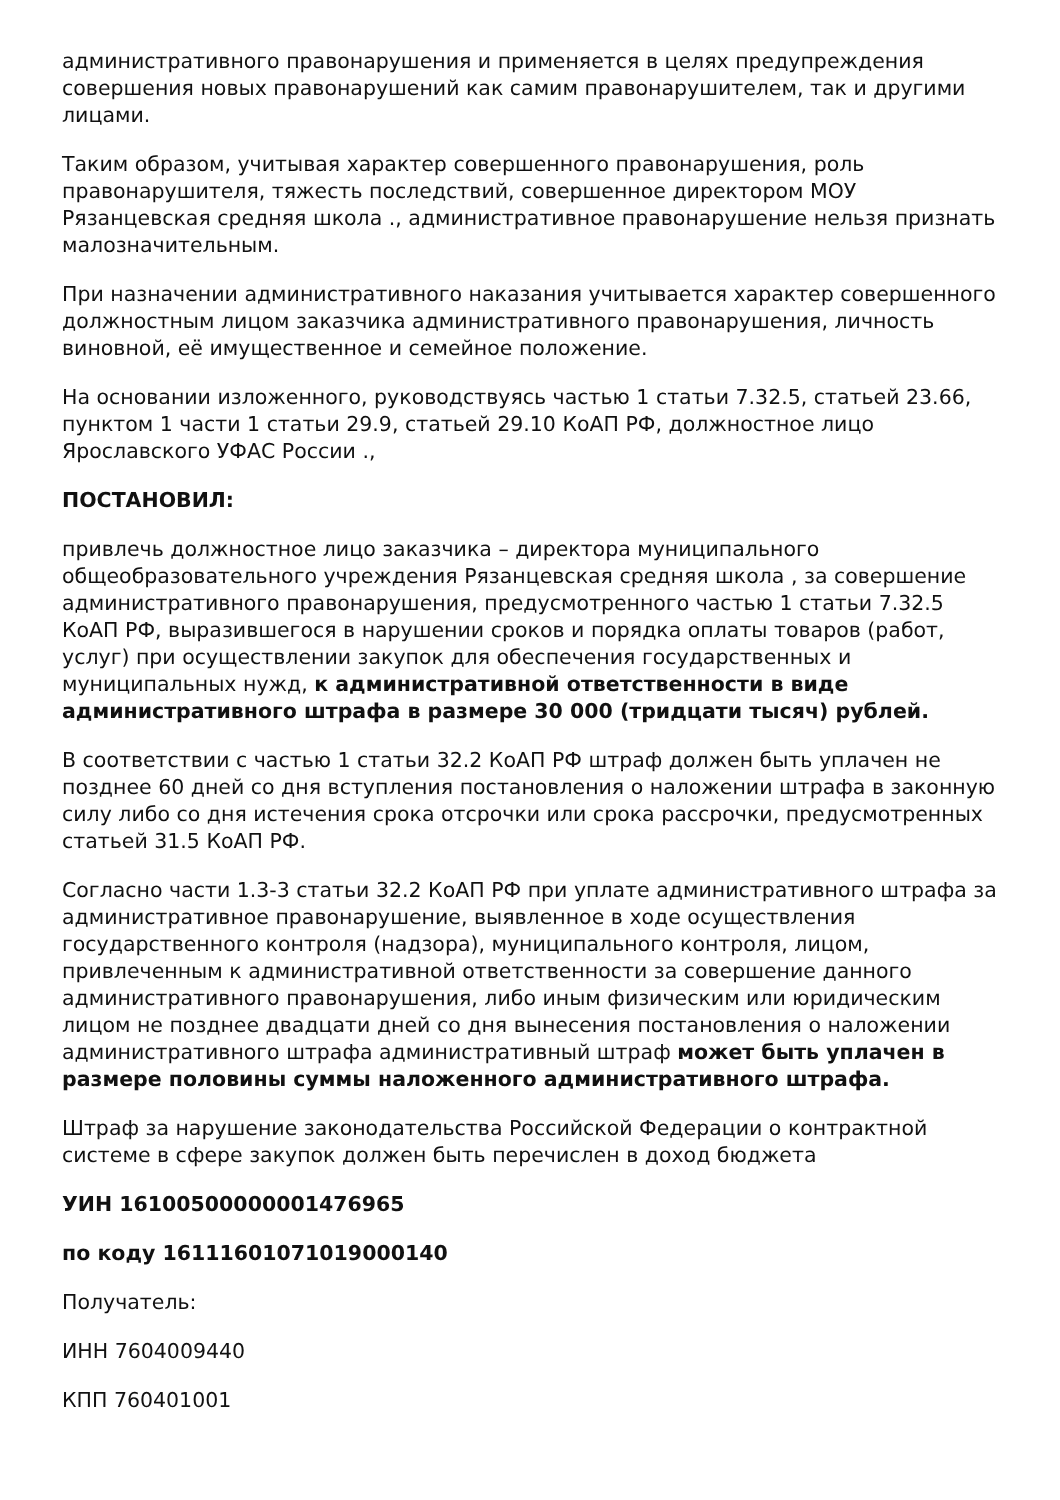административного правонарушения и применяется в целях предупреждения совершения новых правонарушений как самим правонарушителем, так и другими лицами.
Таким образом, учитывая характер совершенного правонарушения, роль правонарушителя, тяжесть последствий, совершенное директором МОУ Рязанцевская средняя школа ., административное правонарушение нельзя признать малозначительным.
При назначении административного наказания учитывается характер совершенного должностным лицом заказчика административного правонарушения, личность виновной, её имущественное и семейное положение.
На основании изложенного, руководствуясь частью 1 статьи 7.32.5, статьей 23.66, пунктом 1 части 1 статьи 29.9, статьей 29.10 КоАП РФ, должностное лицо Ярославского УФАС России .,
ПОСТАНОВИЛ:
привлечь должностное лицо заказчика – директора муниципального общеобразовательного учреждения Рязанцевская средняя школа , за совершение административного правонарушения, предусмотренного частью 1 статьи 7.32.5 КоАП РФ, выразившегося в нарушении сроков и порядка оплаты товаров (работ, услуг) при осуществлении закупок для обеспечения государственных и муниципальных нужд, к административной ответственности в виде административного штрафа в размере 30 000 (тридцати тысяч) рублей.
В соответствии с частью 1 статьи 32.2 КоАП РФ штраф должен быть уплачен не позднее 60 дней со дня вступления постановления о наложении штрафа в законную силу либо со дня истечения срока отсрочки или срока рассрочки, предусмотренных статьей 31.5 КоАП РФ.
Согласно части 1.3-3 статьи 32.2 КоАП РФ при уплате административного штрафа за административное правонарушение, выявленное в ходе осуществления государственного контроля (надзора), муниципального контроля, лицом, привлеченным к административной ответственности за совершение данного административного правонарушения, либо иным физическим или юридическим лицом не позднее двадцати дней со дня вынесения постановления о наложении административного штрафа административный штраф может быть уплачен в размере половины суммы наложенного административного штрафа.
Штраф за нарушение законодательства Российской Федерации о контрактной системе в сфере закупок должен быть перечислен в доход бюджета
УИН 16100500000001476965
по коду 16111601071019000140
Получатель:
ИНН 7604009440
КПП 760401001